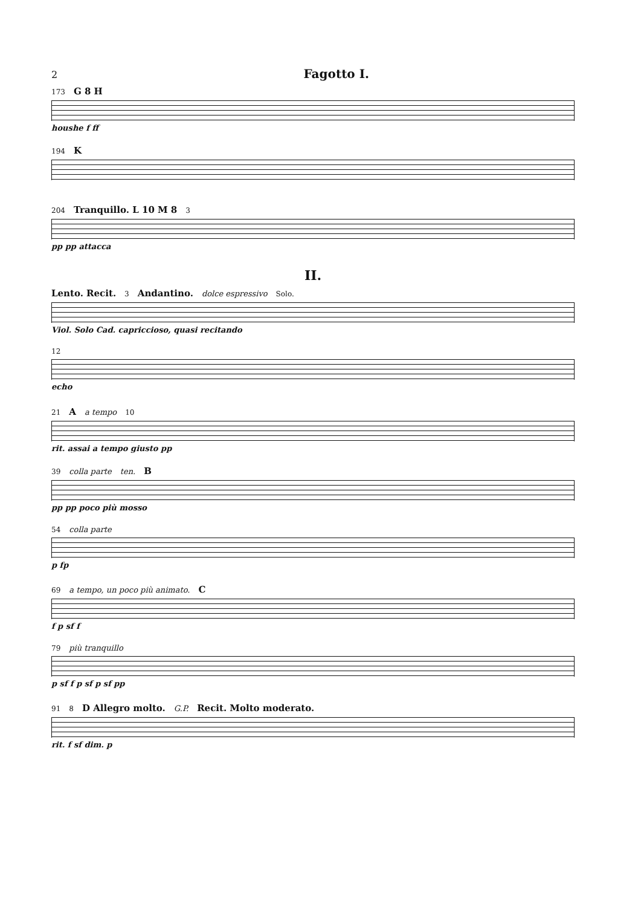2 Fagotto I.
173 G 8 H
houshe f ff
194 K
204 Tranquillo. L 10 M 8 3
pp pp attacca
II.
Lento. Recit. 3 Andantino. dolce espressivo Solo.
Viol. Solo Cad. capriccioso, quasi recitando
12
echo
21 A a tempo 10
rit. assai a tempo giusto pp
39 colla parte ten. B
pp pp poco più mosso
54 colla parte
p fp
69 a tempo, un poco più animato. C
f p sf f
79 più tranquillo
p sf f p sf p sf pp
91 8 D Allegro molto. G.P. Recit. Molto moderato.
rit. f sf dim. p